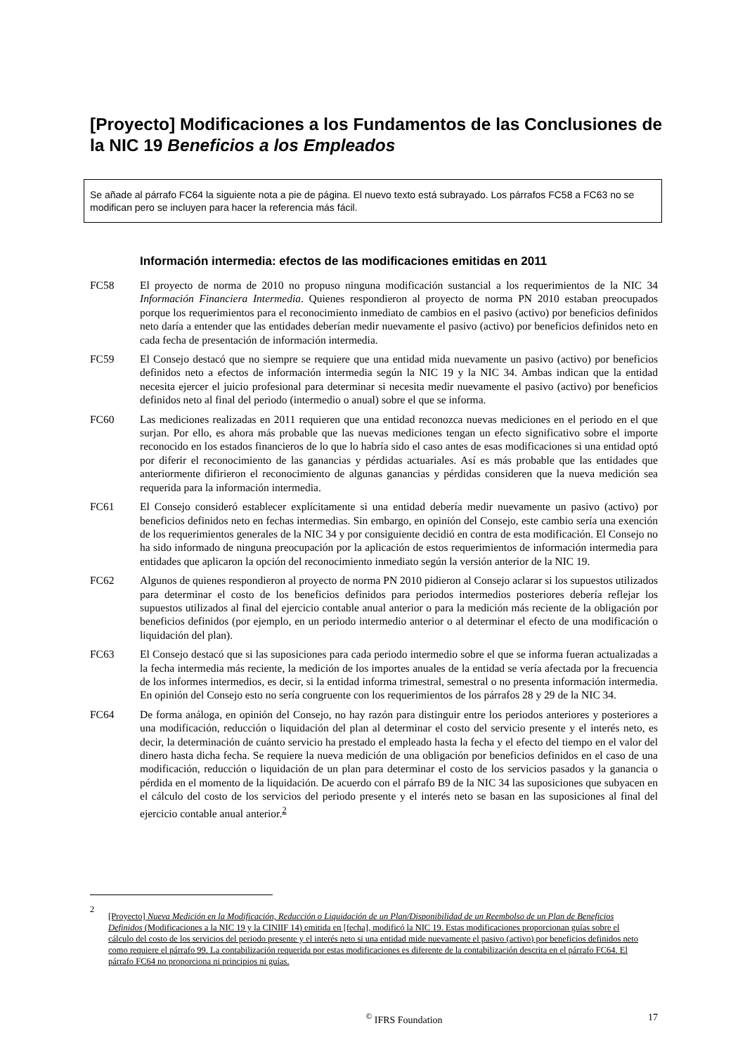[Proyecto] Modificaciones a los Fundamentos de las Conclusiones de la NIC 19 Beneficios a los Empleados
Se añade al párrafo FC64 la siguiente nota a pie de página. El nuevo texto está subrayado. Los párrafos FC58 a FC63 no se modifican pero se incluyen para hacer la referencia más fácil.
Información intermedia: efectos de las modificaciones emitidas en 2011
FC58 El proyecto de norma de 2010 no propuso ninguna modificación sustancial a los requerimientos de la NIC 34 Información Financiera Intermedia. Quienes respondieron al proyecto de norma PN 2010 estaban preocupados porque los requerimientos para el reconocimiento inmediato de cambios en el pasivo (activo) por beneficios definidos neto daría a entender que las entidades deberían medir nuevamente el pasivo (activo) por beneficios definidos neto en cada fecha de presentación de información intermedia.
FC59 El Consejo destacó que no siempre se requiere que una entidad mida nuevamente un pasivo (activo) por beneficios definidos neto a efectos de información intermedia según la NIC 19 y la NIC 34. Ambas indican que la entidad necesita ejercer el juicio profesional para determinar si necesita medir nuevamente el pasivo (activo) por beneficios definidos neto al final del periodo (intermedio o anual) sobre el que se informa.
FC60 Las mediciones realizadas en 2011 requieren que una entidad reconozca nuevas mediciones en el periodo en el que surjan. Por ello, es ahora más probable que las nuevas mediciones tengan un efecto significativo sobre el importe reconocido en los estados financieros de lo que lo habría sido el caso antes de esas modificaciones si una entidad optó por diferir el reconocimiento de las ganancias y pérdidas actuariales. Así es más probable que las entidades que anteriormente difirieron el reconocimiento de algunas ganancias y pérdidas consideren que la nueva medición sea requerida para la información intermedia.
FC61 El Consejo consideró establecer explícitamente si una entidad debería medir nuevamente un pasivo (activo) por beneficios definidos neto en fechas intermedias. Sin embargo, en opinión del Consejo, este cambio sería una exención de los requerimientos generales de la NIC 34 y por consiguiente decidió en contra de esta modificación. El Consejo no ha sido informado de ninguna preocupación por la aplicación de estos requerimientos de información intermedia para entidades que aplicaron la opción del reconocimiento inmediato según la versión anterior de la NIC 19.
FC62 Algunos de quienes respondieron al proyecto de norma PN 2010 pidieron al Consejo aclarar si los supuestos utilizados para determinar el costo de los beneficios definidos para periodos intermedios posteriores debería reflejar los supuestos utilizados al final del ejercicio contable anual anterior o para la medición más reciente de la obligación por beneficios definidos (por ejemplo, en un periodo intermedio anterior o al determinar el efecto de una modificación o liquidación del plan).
FC63 El Consejo destacó que si las suposiciones para cada periodo intermedio sobre el que se informa fueran actualizadas a la fecha intermedia más reciente, la medición de los importes anuales de la entidad se vería afectada por la frecuencia de los informes intermedios, es decir, si la entidad informa trimestral, semestral o no presenta información intermedia. En opinión del Consejo esto no sería congruente con los requerimientos de los párrafos 28 y 29 de la NIC 34.
FC64 De forma análoga, en opinión del Consejo, no hay razón para distinguir entre los periodos anteriores y posteriores a una modificación, reducción o liquidación del plan al determinar el costo del servicio presente y el interés neto, es decir, la determinación de cuánto servicio ha prestado el empleado hasta la fecha y el efecto del tiempo en el valor del dinero hasta dicha fecha. Se requiere la nueva medición de una obligación por beneficios definidos en el caso de una modificación, reducción o liquidación de un plan para determinar el costo de los servicios pasados y la ganancia o pérdida en el momento de la liquidación. De acuerdo con el párrafo B9 de la NIC 34 las suposiciones que subyacen en el cálculo del costo de los servicios del periodo presente y el interés neto se basan en las suposiciones al final del ejercicio contable anual anterior.<sup>2</sup>
2
[Proyecto] Nueva Medición en la Modificación, Reducción o Liquidación de un Plan/Disponibilidad de un Reembolso de un Plan de Beneficios Definidos (Modificaciones a la NIC 19 y la CINIIF 14) emitida en [fecha], modificó la NIC 19. Estas modificaciones proporcionan guías sobre el cálculo del costo de los servicios del periodo presente y el interés neto si una entidad mide nuevamente el pasivo (activo) por beneficios definidos neto como requiere el párrafo 99. La contabilización requerida por estas modificaciones es diferente de la contabilización descrita en el párrafo FC64. El párrafo FC64 no proporciona ni principios ni guías.
<sup>©</sup> IFRS Foundation 17